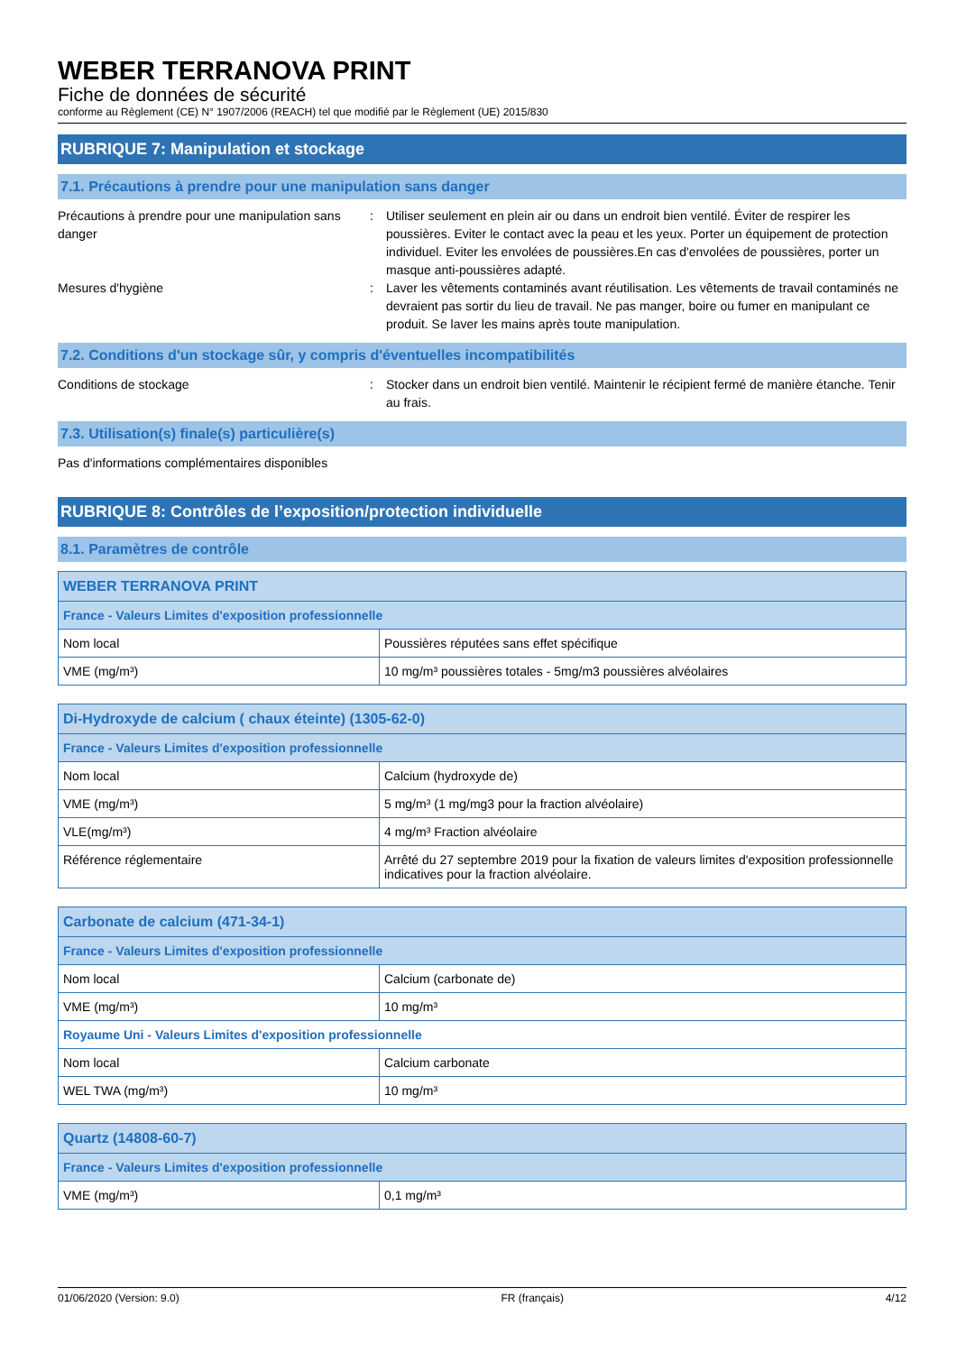WEBER TERRANOVA PRINT
Fiche de données de sécurité
conforme au Règlement (CE) N° 1907/2006 (REACH) tel que modifié par le Règlement (UE) 2015/830
RUBRIQUE 7: Manipulation et stockage
7.1. Précautions à prendre pour une manipulation sans danger
Précautions à prendre pour une manipulation sans danger
: Utiliser seulement en plein air ou dans un endroit bien ventilé. Éviter de respirer les poussières. Eviter le contact avec la peau et les yeux. Porter un équipement de protection individuel. Eviter les envolées de poussières.En cas d'envolées de poussières, porter un masque anti-poussières adapté.
Mesures d'hygiène : Laver les vêtements contaminés avant réutilisation. Les vêtements de travail contaminés ne devraient pas sortir du lieu de travail. Ne pas manger, boire ou fumer en manipulant ce produit. Se laver les mains après toute manipulation.
7.2. Conditions d'un stockage sûr, y compris d'éventuelles incompatibilités
Conditions de stockage : Stocker dans un endroit bien ventilé. Maintenir le récipient fermé de manière étanche. Tenir au frais.
7.3. Utilisation(s) finale(s) particulière(s)
Pas d'informations complémentaires disponibles
RUBRIQUE 8: Contrôles de l’exposition/protection individuelle
8.1. Paramètres de contrôle
| WEBER TERRANOVA PRINT | |
| --- | --- |
| France - Valeurs Limites d'exposition professionnelle | |
| Nom local | Poussières réputées sans effet spécifique |
| VME (mg/m³) | 10 mg/m³ poussières totales - 5mg/m3 poussières alvéolaires |
| Di-Hydroxyde de calcium ( chaux éteinte) (1305-62-0) | |
| --- | --- |
| France - Valeurs Limites d'exposition professionnelle | |
| Nom local | Calcium (hydroxyde de) |
| VME (mg/m³) | 5 mg/m³ (1 mg/mg3 pour la fraction alvéolaire) |
| VLE(mg/m³) | 4 mg/m³ Fraction alvéolaire |
| Référence réglementaire | Arrêté du 27 septembre 2019 pour la fixation de valeurs limites d'exposition professionnelle indicatives pour la fraction alvéolaire. |
| Carbonate de calcium (471-34-1) | |
| --- | --- |
| France - Valeurs Limites d'exposition professionnelle | |
| Nom local | Calcium (carbonate de) |
| VME (mg/m³) | 10 mg/m³ |
| Royaume Uni - Valeurs Limites d'exposition professionnelle | |
| Nom local | Calcium carbonate |
| WEL TWA (mg/m³) | 10 mg/m³ |
| Quartz (14808-60-7) | |
| --- | --- |
| France - Valeurs Limites d'exposition professionnelle | |
| VME (mg/m³) | 0,1 mg/m³ |
01/06/2020 (Version: 9.0) FR (français) 4/12